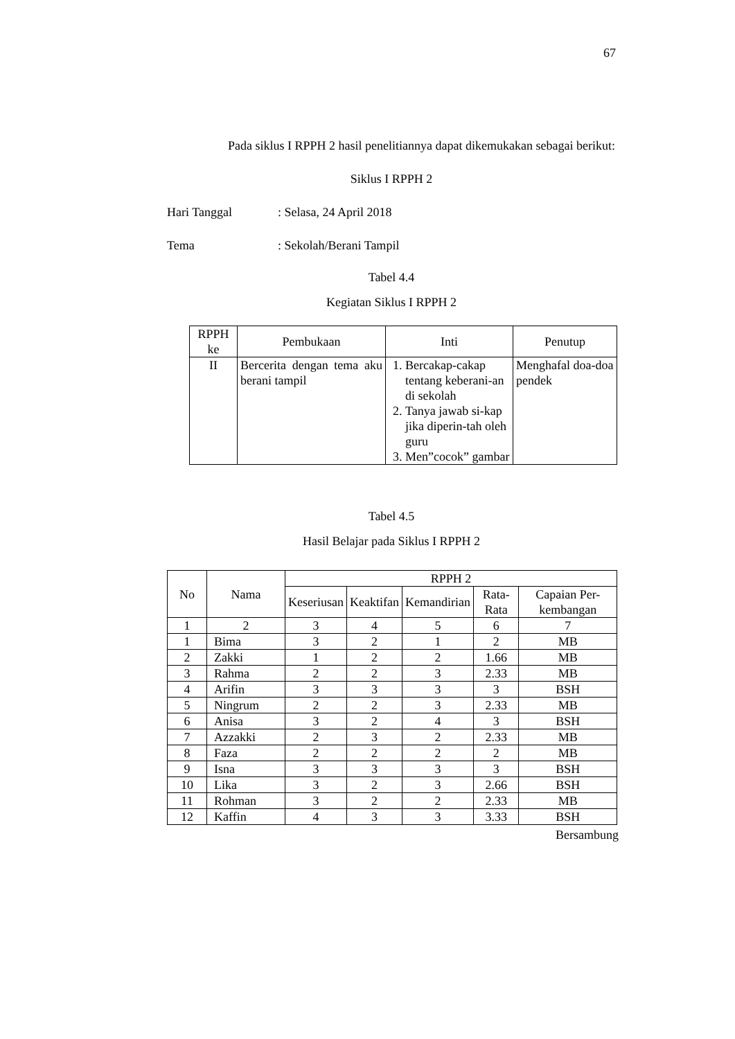67
Pada siklus I RPPH 2 hasil penelitiannya dapat dikemukakan sebagai berikut:
Siklus I RPPH 2
Hari Tanggal: Selasa, 24 April 2018
Tema: Sekolah/Berani Tampil
Tabel 4.4
Kegiatan Siklus I RPPH 2
| RPPH ke | Pembukaan | Inti | Penutup |
| --- | --- | --- | --- |
| II | Bercerita dengan tema aku berani tampil | 1. Bercakap-cakap tentang keberani-an di sekolah 2. Tanya jawab si-kap jika diperin-tah oleh guru 3. Men”cocok” gambar | Menghafal doa-doa pendek |
Tabel 4.5
Hasil Belajar pada Siklus I RPPH 2
| No | Nama | RPPH 2 | | | | |
| --- | --- | --- | --- | --- | --- | --- |
| | | Keseriusan | Keaktifan | Kemandirian | Rata-Rata | Capaian Per-kembangan |
| 1 | 2 | 3 | 4 | 5 | 6 | 7 |
| 1 | Bima | 3 | 2 | 1 | 2 | MB |
| 2 | Zakki | 1 | 2 | 2 | 1.66 | MB |
| 3 | Rahma | 2 | 2 | 3 | 2.33 | MB |
| 4 | Arifin | 3 | 3 | 3 | 3 | BSH |
| 5 | Ningrum | 2 | 2 | 3 | 2.33 | MB |
| 6 | Anisa | 3 | 2 | 4 | 3 | BSH |
| 7 | Azzakki | 2 | 3 | 2 | 2.33 | MB |
| 8 | Faza | 2 | 2 | 2 | 2 | MB |
| 9 | Isna | 3 | 3 | 3 | 3 | BSH |
| 10 | Lika | 3 | 2 | 3 | 2.66 | BSH |
| 11 | Rohman | 3 | 2 | 2 | 2.33 | MB |
| 12 | Kaffin | 4 | 3 | 3 | 3.33 | BSH |
Bersambung